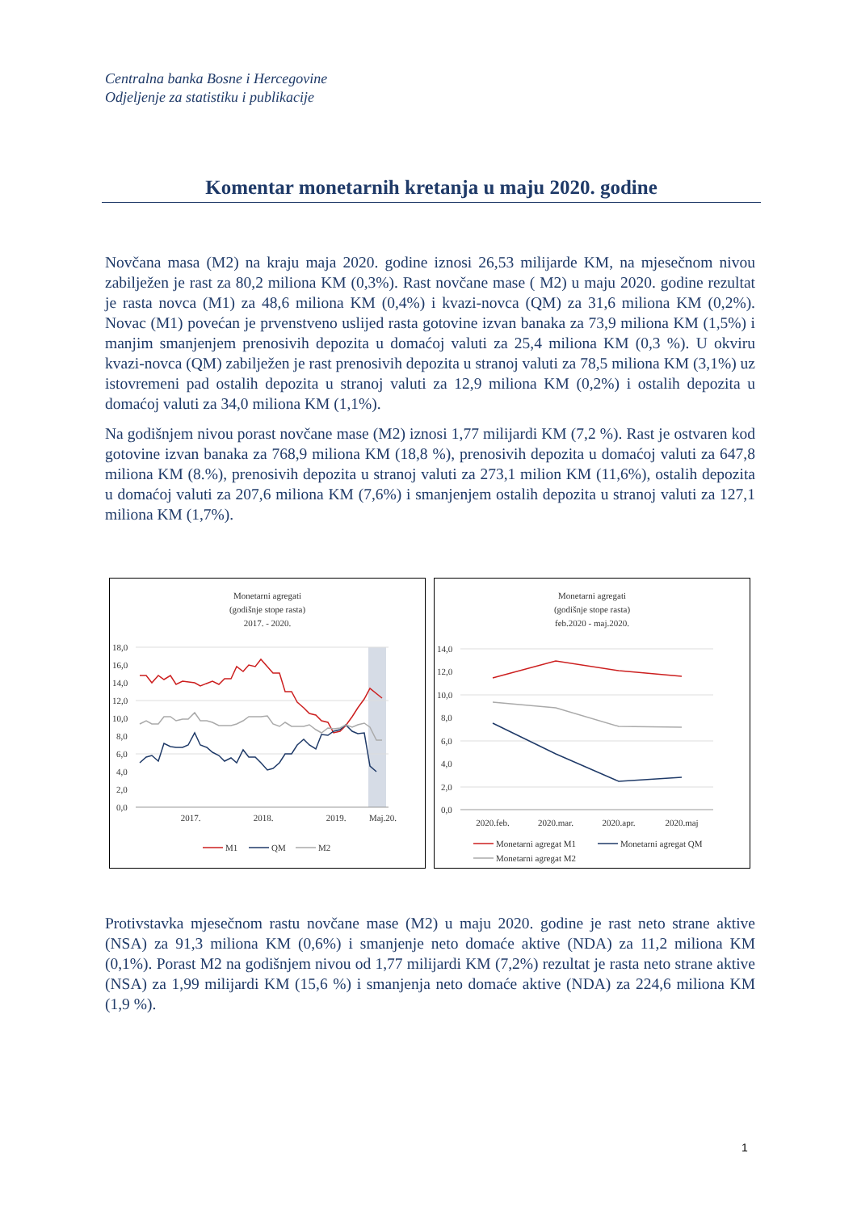Centralna banka Bosne i Hercegovine
Odjeljenje za statistiku i publikacije
Komentar monetarnih kretanja u maju 2020. godine
Novčana masa (M2) na kraju maja 2020. godine iznosi 26,53 milijarde KM, na mjesečnom nivou zabilježen je rast za 80,2 miliona KM (0,3%). Rast novčane mase ( M2) u maju 2020. godine rezultat je rasta novca (M1) za 48,6 miliona KM (0,4%) i kvazi-novca (QM) za 31,6 miliona KM (0,2%). Novac (M1) povećan je prvenstveno uslijed rasta gotovine izvan banaka za 73,9 miliona KM (1,5%) i manjim smanjenjem prenosivih depozita u domaćoj valuti za 25,4 miliona KM (0,3 %). U okviru kvazi-novca (QM) zabilježen je rast prenosivih depozita u stranoj valuti za 78,5 miliona KM (3,1%) uz istovremeni pad ostalih depozita u stranoj valuti za 12,9 miliona KM (0,2%) i ostalih depozita u domaćoj valuti za 34,0 miliona KM (1,1%).
Na godišnjem nivou porast novčane mase (M2) iznosi 1,77 milijardi KM (7,2 %). Rast je ostvaren kod gotovine izvan banaka za 768,9 miliona KM (18,8 %), prenosivih depozita u domaćoj valuti za 647,8 miliona KM (8.%), prenosivih depozita u stranoj valuti za 273,1 milion KM (11,6%), ostalih depozita u domaćoj valuti za 207,6 miliona KM (7,6%) i smanjenjem ostalih depozita u stranoj valuti za 127,1 miliona KM (1,7%).
Monetarni agregati
(godišnje stope rasta)
2017. - 2020.
18,0
16,0
14,0
12,0
10,0
8,0
6,0
4,0
2,0
0,0
2017.
2018.
2019.
Maj.20.
M1
QM
M2
Monetarni agregati
(godišnje stope rasta)
feb.2020 - maj.2020.
14,0
12,0
10,0
8,0
6,0
4,0
2,0
0,0
2020.feb.
2020.mar.
2020.apr.
2020.maj
Monetarni agregat M1
Monetarni agregat QM
Monetarni agregat M2
Protivstavka mjesečnom rastu novčane mase (M2) u maju 2020. godine je rast neto strane aktive (NSA) za 91,3 miliona KM (0,6%) i smanjenje neto domaće aktive (NDA) za 11,2 miliona KM (0,1%). Porast M2 na godišnjem nivou od 1,77 milijardi KM (7,2%) rezultat je rasta neto strane aktive (NSA) za 1,99 milijardi KM (15,6 %) i smanjenja neto domaće aktive (NDA) za 224,6 miliona KM (1,9 %).
1